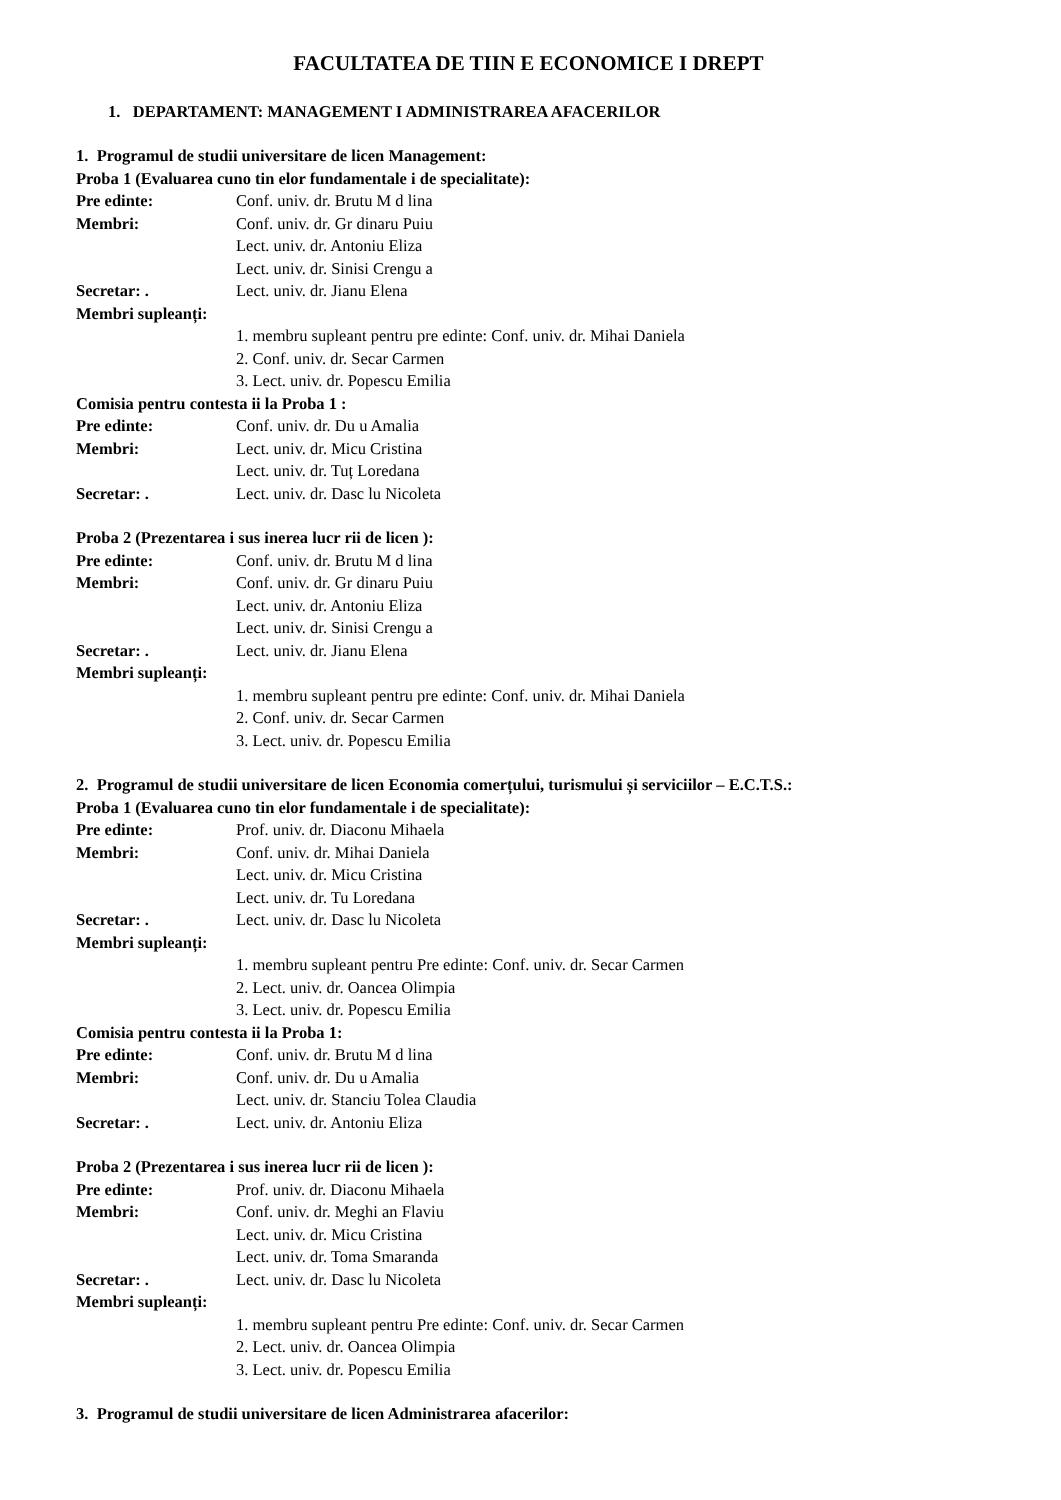FACULTATEA DE TIIN E ECONOMICE I DREPT
1. DEPARTAMENT: MANAGEMENT I ADMINISTRAREA AFACERILOR
1. Programul de studii universitare de licen Management:
Proba 1 (Evaluarea cuno tin elor fundamentale i de specialitate):
Pre edinte: Conf. univ. dr. Brutu M d lina
Membri: Conf. univ. dr. Gr dinaru Puiu
Lect. univ. dr. Antoniu Eliza
Lect. univ. dr. Sinisi Crengu a
Secretar: . Lect. univ. dr. Jianu Elena
Membri supleanți:
1. membru supleant pentru pre edinte: Conf. univ. dr. Mihai Daniela
2. Conf. univ. dr. Secar Carmen
3. Lect. univ. dr. Popescu Emilia
Comisia pentru contesta ii la Proba 1 :
Pre edinte: Conf. univ. dr. Du u Amalia
Membri: Lect. univ. dr. Micu Cristina
Lect. univ. dr. Tuț Loredana
Secretar: . Lect. univ. dr. Dasc lu Nicoleta
Proba 2 (Prezentarea i sus inerea lucr rii de licen ):
Pre edinte: Conf. univ. dr. Brutu M d lina
Membri: Conf. univ. dr. Gr dinaru Puiu
Lect. univ. dr. Antoniu Eliza
Lect. univ. dr. Sinisi Crengu a
Secretar: . Lect. univ. dr. Jianu Elena
Membri supleanți:
1. membru supleant pentru pre edinte: Conf. univ. dr. Mihai Daniela
2. Conf. univ. dr. Secar Carmen
3. Lect. univ. dr. Popescu Emilia
2. Programul de studii universitare de licen Economia comerțului, turismului și serviciilor – E.C.T.S.:
Proba 1 (Evaluarea cuno tin elor fundamentale i de specialitate):
Pre edinte: Prof. univ. dr. Diaconu Mihaela
Membri: Conf. univ. dr. Mihai Daniela
Lect. univ. dr. Micu Cristina
Lect. univ. dr. Tu Loredana
Secretar: . Lect. univ. dr. Dasc lu Nicoleta
Membri supleanți:
1. membru supleant pentru Pre edinte: Conf. univ. dr. Secar Carmen
2. Lect. univ. dr. Oancea Olimpia
3. Lect. univ. dr. Popescu Emilia
Comisia pentru contesta ii la Proba 1:
Pre edinte: Conf. univ. dr. Brutu M d lina
Membri: Conf. univ. dr. Du u Amalia
Lect. univ. dr. Stanciu Tolea Claudia
Secretar: . Lect. univ. dr. Antoniu Eliza
Proba 2 (Prezentarea i sus inerea lucr rii de licen ):
Pre edinte: Prof. univ. dr. Diaconu Mihaela
Membri: Conf. univ. dr. Meghi an Flaviu
Lect. univ. dr. Micu Cristina
Lect. univ. dr. Toma Smaranda
Secretar: . Lect. univ. dr. Dasc lu Nicoleta
Membri supleanți:
1. membru supleant pentru Pre edinte: Conf. univ. dr. Secar Carmen
2. Lect. univ. dr. Oancea Olimpia
3. Lect. univ. dr. Popescu Emilia
3. Programul de studii universitare de licen Administrarea afacerilor: